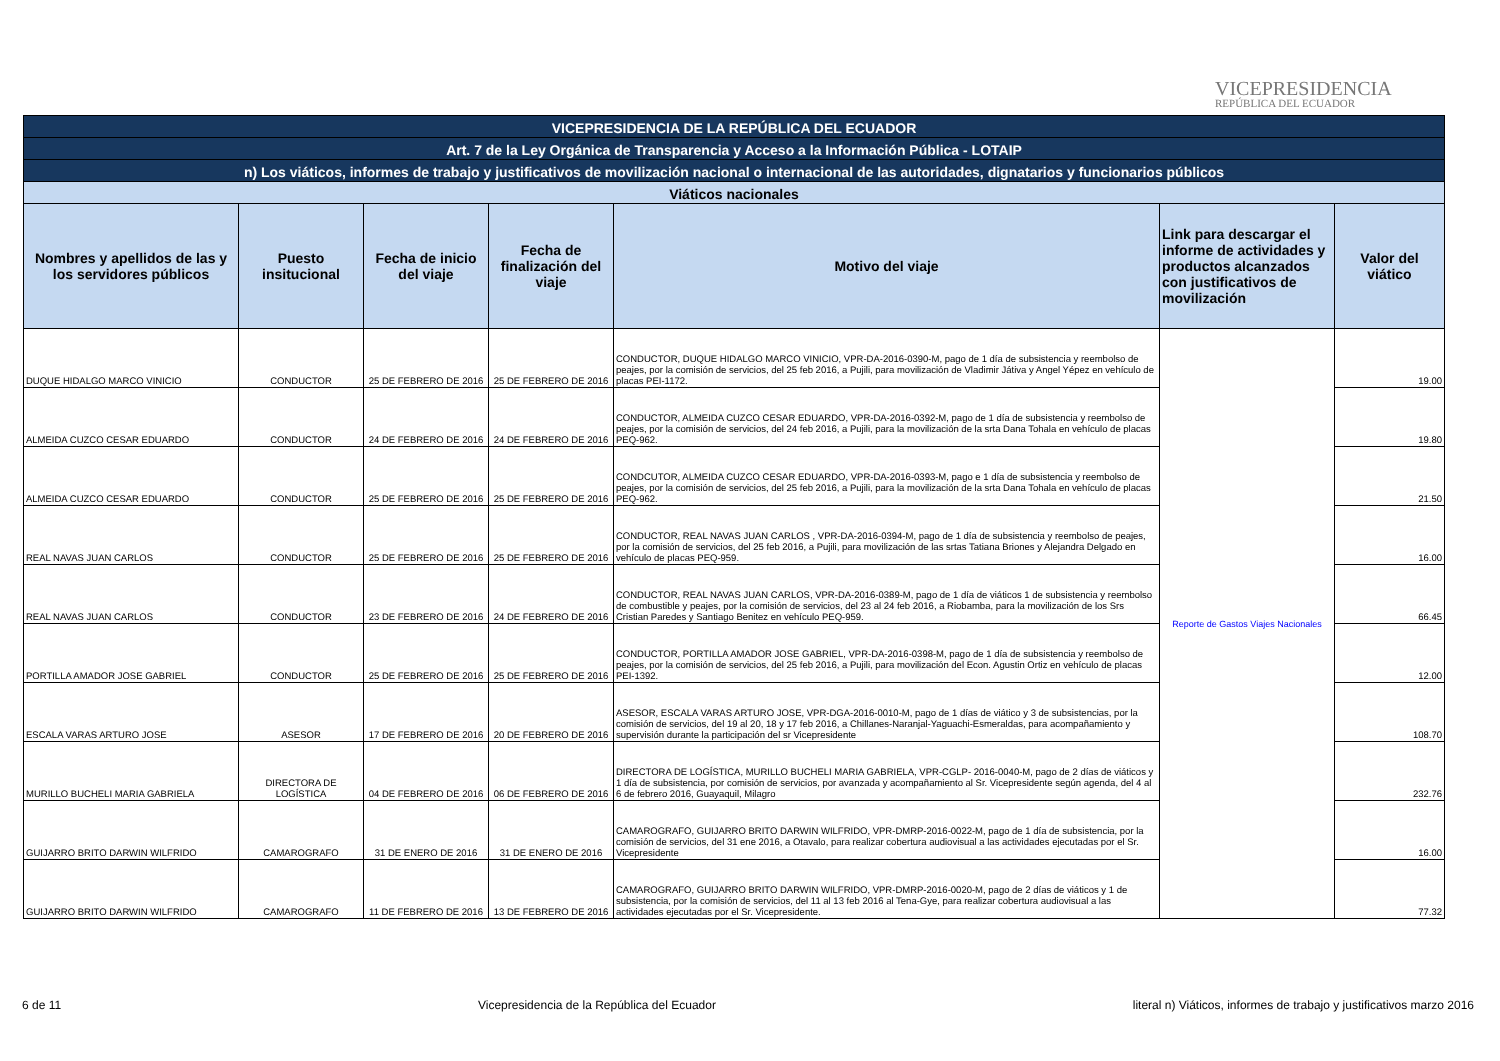VICEPRESIDENCIA
REPÚBLICA DEL ECUADOR
| VICEPRESIDENCIA DE LA REPÚBLICA DEL ECUADOR | | | | | | |
| Art. 7 de la Ley Orgánica de Transparencia y Acceso a la Información Pública - LOTAIP | | | | | | |
| n) Los viáticos, informes de trabajo y justificativos de movilización nacional o internacional de las autoridades, dignatarios y funcionarios públicos | | | | | | |
| Viáticos nacionales | | | | | | |
| Nombres y apellidos de las y los servidores públicos | Puesto insitucional | Fecha de inicio del viaje | Fecha de finalización del viaje | Motivo del viaje | Link para descargar el informe de actividades y productos alcanzados con justificativos de movilización | Valor del viático |
| DUQUE HIDALGO MARCO VINICIO | CONDUCTOR | 25 DE FEBRERO DE 2016 | 25 DE FEBRERO DE 2016 | CONDUCTOR, DUQUE HIDALGO MARCO VINICIO, VPR-DA-2016-0390-M, pago de 1 día de subsistencia y reembolso de peajes, por la comisión de servicios, del 25 feb 2016, a Pujili, para movilización de Vladimir Játiva y Angel Yépez en vehículo de placas PEI-1172. | Reporte de Gastos Viajes Nacionales | 19.00 |
| ALMEIDA CUZCO CESAR EDUARDO | CONDUCTOR | 24 DE FEBRERO DE 2016 | 24 DE FEBRERO DE 2016 | CONDUCTOR, ALMEIDA CUZCO CESAR EDUARDO, VPR-DA-2016-0392-M, pago de 1 día de subsistencia y reembolso de peajes, por la comisión de servicios, del 24 feb 2016, a Pujili, para la movilización de la srta Dana Tohala en vehículo de placas PEQ-962. | | 19.80 |
| ALMEIDA CUZCO CESAR EDUARDO | CONDUCTOR | 25 DE FEBRERO DE 2016 | 25 DE FEBRERO DE 2016 | CONDCUTOR, ALMEIDA CUZCO CESAR EDUARDO, VPR-DA-2016-0393-M, pago e 1 día de subsistencia y reembolso de peajes, por la comisión de servicios, del 25 feb 2016, a Pujili, para la movilización de la srta Dana Tohala en vehículo de placas PEQ-962. | | 21.50 |
| REAL NAVAS JUAN CARLOS | CONDUCTOR | 25 DE FEBRERO DE 2016 | 25 DE FEBRERO DE 2016 | CONDUCTOR, REAL NAVAS JUAN CARLOS , VPR-DA-2016-0394-M, pago de 1 día de subsistencia y reembolso de peajes, por la comisión de servicios, del 25 feb 2016, a Pujili, para movilización de las srtas Tatiana Briones y Alejandra Delgado en vehículo de placas PEQ-959. | | 16.00 |
| REAL NAVAS JUAN CARLOS | CONDUCTOR | 23 DE FEBRERO DE 2016 | 24 DE FEBRERO DE 2016 | CONDUCTOR, REAL NAVAS JUAN CARLOS, VPR-DA-2016-0389-M, pago de 1 día de viáticos 1 de subsistencia y reembolso de combustible y peajes, por la comisión de servicios, del 23 al 24 feb 2016, a Riobamba, para la movilización de los Srs Cristian Paredes y Santiago Benitez en vehículo PEQ-959. | | 66.45 |
| PORTILLA AMADOR JOSE GABRIEL | CONDUCTOR | 25 DE FEBRERO DE 2016 | 25 DE FEBRERO DE 2016 | CONDUCTOR, PORTILLA AMADOR JOSE GABRIEL, VPR-DA-2016-0398-M, pago de 1 día de subsistencia y reembolso de peajes, por la comisión de servicios, del 25 feb 2016, a Pujili, para movilización del Econ. Agustin Ortiz en vehículo de placas PEI-1392. | | 12.00 |
| ESCALA VARAS ARTURO JOSE | ASESOR | 17 DE FEBRERO DE 2016 | 20 DE FEBRERO DE 2016 | ASESOR, ESCALA VARAS ARTURO JOSE, VPR-DGA-2016-0010-M, pago de 1 días de viático y 3 de subsistencias, por la comisión de servicios, del 19 al 20, 18 y 17 feb 2016, a Chillanes-Naranjal-Yaguachi-Esmeraldas, para acompañamiento y supervisión durante la participación del sr Vicepresidente | | 108.70 |
| MURILLO BUCHELI MARIA GABRIELA | DIRECTORA DE LOGÍSTICA | 04 DE FEBRERO DE 2016 | 06 DE FEBRERO DE 2016 | DIRECTORA DE LOGÍSTICA, MURILLO BUCHELI MARIA GABRIELA, VPR-CGLP- 2016-0040-M, pago de 2 días de viáticos y 1 día de subsistencia, por comisión de servicios, por avanzada y acompañamiento al Sr. Vicepresidente según agenda, del 4 al 6 de febrero 2016, Guayaquil, Milagro | | 232.76 |
| GUIJARRO BRITO DARWIN WILFRIDO | CAMAROGRAFO | 31 DE ENERO DE 2016 | 31 DE ENERO DE 2016 | CAMAROGRAFO, GUIJARRO BRITO DARWIN WILFRIDO, VPR-DMRP-2016-0022-M, pago de 1 día de subsistencia, por la comisión de servicios, del 31 ene 2016, a Otavalo, para realizar cobertura audiovisual a las actividades ejecutadas por el Sr. Vicepresidente | | 16.00 |
| GUIJARRO BRITO DARWIN WILFRIDO | CAMAROGRAFO | 11 DE FEBRERO DE 2016 | 13 DE FEBRERO DE 2016 | CAMAROGRAFO, GUIJARRO BRITO DARWIN WILFRIDO, VPR-DMRP-2016-0020-M, pago de 2 días de viáticos y 1 de subsistencia, por la comisión de servicios, del 11 al 13 feb 2016 al Tena-Gye, para realizar cobertura audiovisual a las actividades ejecutadas por el Sr. Vicepresidente. | | 77.32 |
6 de 11 Vicepresidencia de la República del Ecuador literal n) Viáticos, informes de trabajo y justificativos marzo 2016